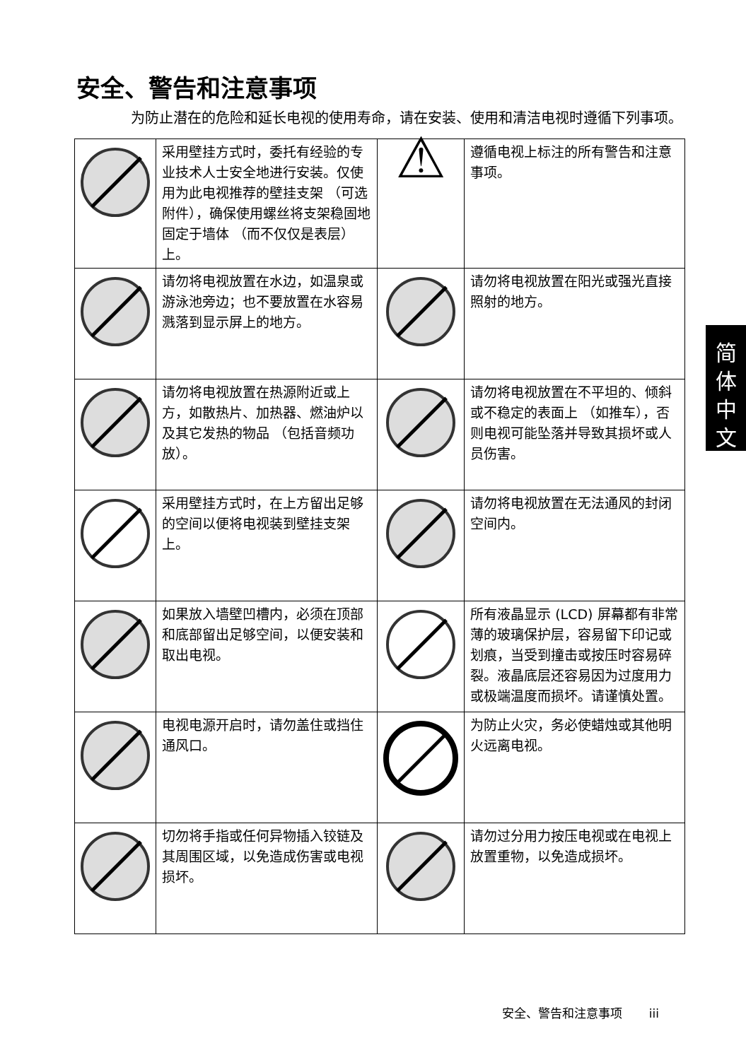安全、警告和注意事项
为防止潜在的危险和延长电视的使用寿命，请在安装、使用和清洁电视时遵循下列事项。
| | 采用壁挂方式时，委托有经验的专业技术人士安全地进行安装。仅使用为此电视推荐的壁挂支架 （可选附件），确保使用螺丝将支架稳固地固定于墙体 （而不仅仅是表层）上。 | ⚠ | 遵循电视上标注的所有警告和注意事项。 |
| | 请勿将电视放置在水边，如温泉或游泳池旁边；也不要放置在水容易溅落到显示屏上的地方。 | | 请勿将电视放置在阳光或强光直接照射的地方。 |
| | 请勿将电视放置在热源附近或上方，如散热片、加热器、燃油炉以及其它发热的物品 （包括音频功放）。 | | 请勿将电视放置在不平坦的、倾斜或不稳定的表面上 （如推车），否则电视可能坠落并导致其损坏或人员伤害。 |
| | 采用壁挂方式时，在上方留出足够的空间以便将电视装到壁挂支架上。 | | 请勿将电视放置在无法通风的封闭空间内。 |
| | 如果放入墙壁凹槽内，必须在顶部和底部留出足够空间，以便安装和取出电视。 | | 所有液晶显示 (LCD) 屏幕都有非常薄的玻璃保护层，容易留下印记或划痕，当受到撞击或按压时容易碎裂。液晶底层还容易因为过度用力或极端温度而损坏。请谨慎处置。 |
| | 电视电源开启时，请勿盖住或挡住通风口。 | | 为防止火灾，务必使蜡烛或其他明火远离电视。 |
| | 切勿将手指或任何异物插入铰链及其周围区域，以免造成伤害或电视损坏。 | | 请勿过分用力按压电视或在电视上放置重物，以免造成损坏。 |
简
体
中
文
安全、警告和注意事项 iii